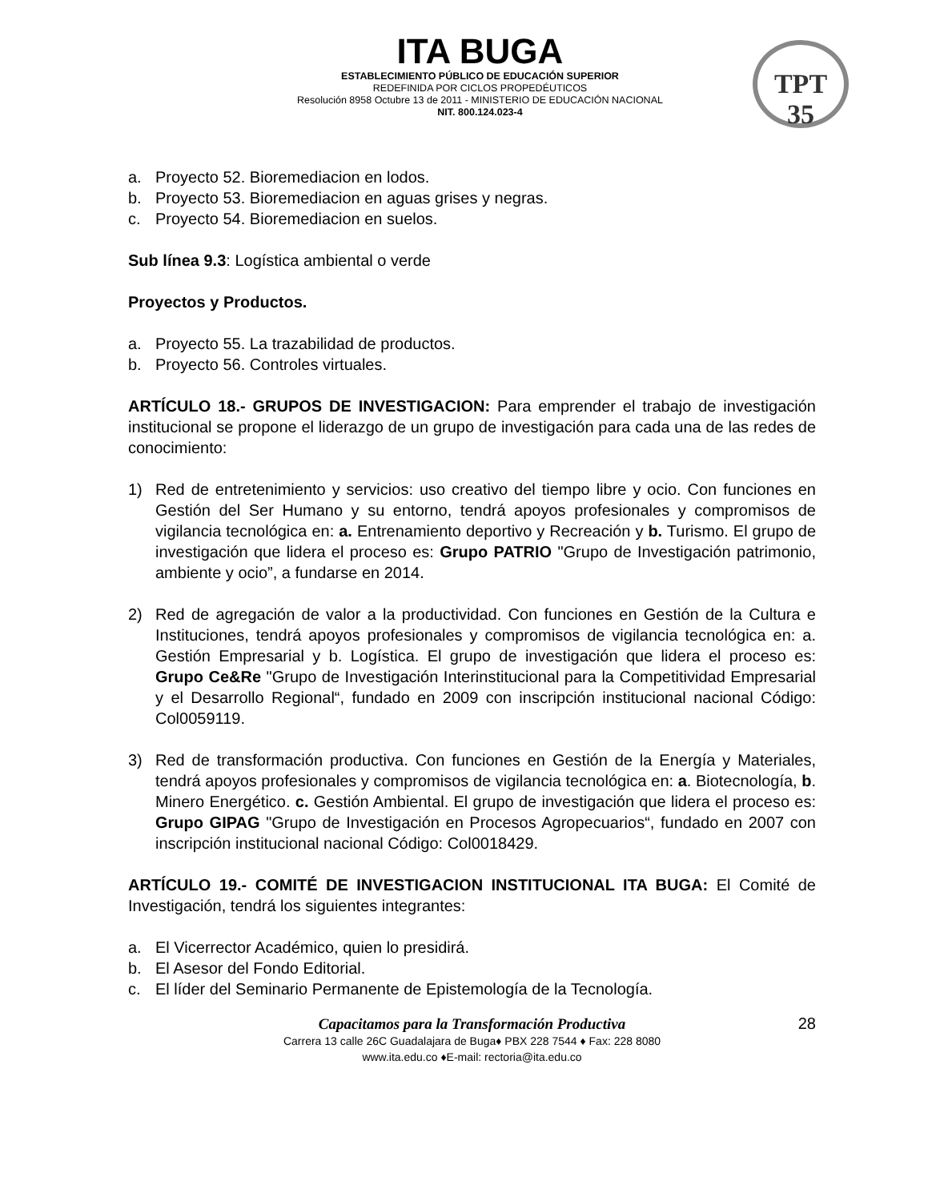TPT
35
ITA BUGA
ESTABLECIMIENTO PÚBLICO DE EDUCACIÓN SUPERIOR
REDEFINIDA POR CICLOS PROPEDÉUTICOS
Resolución 8958 Octubre 13 de 2011 - MINISTERIO DE EDUCACIÓN NACIONAL
NIT. 800.124.023-4
a. Proyecto 52. Bioremediacion en lodos.
b. Proyecto 53. Bioremediacion en aguas grises y negras.
c. Proyecto 54. Bioremediacion en suelos.
Sub línea 9.3: Logística ambiental o verde
Proyectos y Productos.
a. Proyecto 55. La trazabilidad de productos.
b. Proyecto 56. Controles virtuales.
ARTÍCULO 18.- GRUPOS DE INVESTIGACION: Para emprender el trabajo de investigación institucional se propone el liderazgo de un grupo de investigación para cada una de las redes de conocimiento:
1) Red de entretenimiento y servicios: uso creativo del tiempo libre y ocio. Con funciones en Gestión del Ser Humano y su entorno, tendrá apoyos profesionales y compromisos de vigilancia tecnológica en: a. Entrenamiento deportivo y Recreación y b. Turismo. El grupo de investigación que lidera el proceso es: Grupo PATRIO "Grupo de Investigación patrimonio, ambiente y ocio”, a fundarse en 2014.
2) Red de agregación de valor a la productividad. Con funciones en Gestión de la Cultura e Instituciones, tendrá apoyos profesionales y compromisos de vigilancia tecnológica en: a. Gestión Empresarial y b. Logística. El grupo de investigación que lidera el proceso es: Grupo Ce&Re "Grupo de Investigación Interinstitucional para la Competitividad Empresarial y el Desarrollo Regional“, fundado en 2009 con inscripción institucional nacional Código: Col0059119.
3) Red de transformación productiva. Con funciones en Gestión de la Energía y Materiales, tendrá apoyos profesionales y compromisos de vigilancia tecnológica en: a. Biotecnología, b. Minero Energético. c. Gestión Ambiental. El grupo de investigación que lidera el proceso es: Grupo GIPAG "Grupo de Investigación en Procesos Agropecuarios“, fundado en 2007 con inscripción institucional nacional Código: Col0018429.
ARTÍCULO 19.- COMITÉ DE INVESTIGACION INSTITUCIONAL ITA BUGA: El Comité de Investigación, tendrá los siguientes integrantes:
a. El Vicerrector Académico, quien lo presidirá.
b. El Asesor del Fondo Editorial.
c. El líder del Seminario Permanente de Epistemología de la Tecnología.
28
Capacitamos para la Transformación Productiva
Carrera 13 calle 26C Guadalajara de Buga♦ PBX 228 7544 ♦ Fax: 228 8080
www.ita.edu.co ♦E-mail: rectoria@ita.edu.co